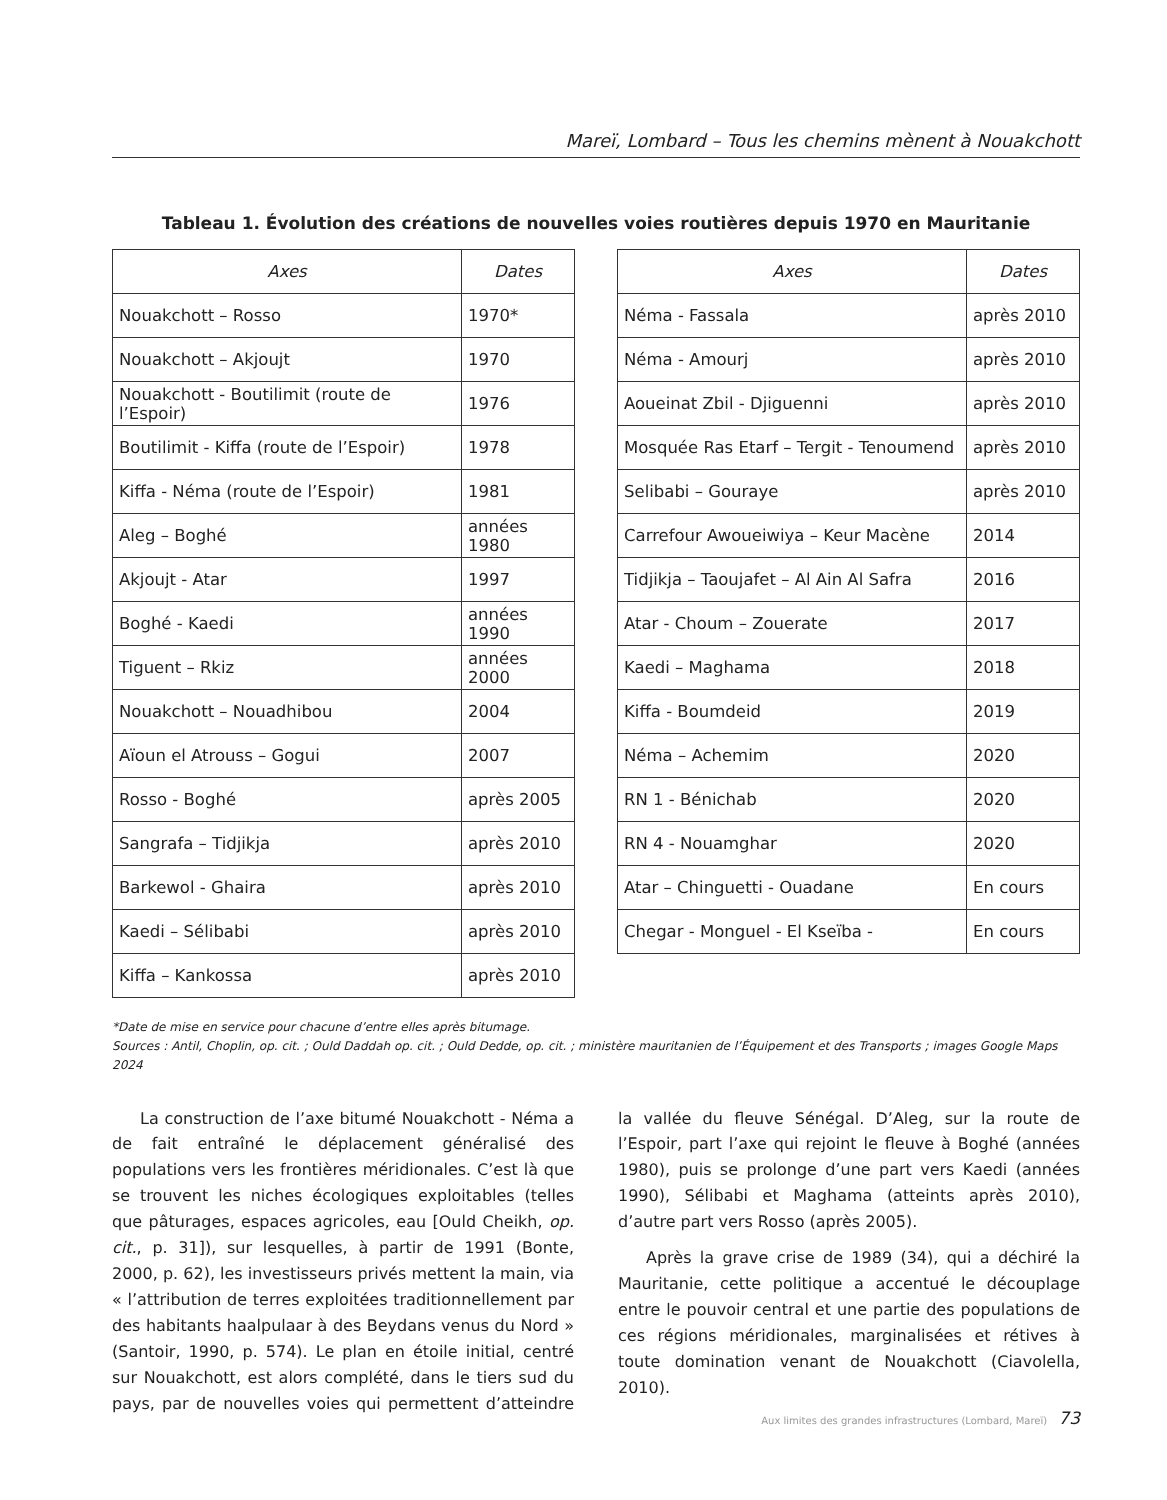Mareï, Lombard – Tous les chemins mènent à Nouakchott
Tableau 1. Évolution des créations de nouvelles voies routières depuis 1970 en Mauritanie
| Axes | Dates |
| --- | --- |
| Nouakchott – Rosso | 1970* |
| Nouakchott – Akjoujt | 1970 |
| Nouakchott - Boutilimit (route de l’Espoir) | 1976 |
| Boutilimit - Kiffa (route de l’Espoir) | 1978 |
| Kiffa - Néma (route de l’Espoir) | 1981 |
| Aleg – Boghé | années 1980 |
| Akjoujt - Atar | 1997 |
| Boghé - Kaedi | années 1990 |
| Tiguent – Rkiz | années 2000 |
| Nouakchott – Nouadhibou | 2004 |
| Aïoun el Atrouss – Gogui | 2007 |
| Rosso - Boghé | après 2005 |
| Sangrafa – Tidjikja | après 2010 |
| Barkewol - Ghaira | après 2010 |
| Kaedi – Sélibabi | après 2010 |
| Kiffa – Kankossa | après 2010 |
| Axes | Dates |
| --- | --- |
| Néma - Fassala | après 2010 |
| Néma - Amourj | après 2010 |
| Aoueinat Zbil - Djiguenni | après 2010 |
| Mosquée Ras Etarf – Tergit - Tenoumend | après 2010 |
| Selibabi – Gouraye | après 2010 |
| Carrefour Awoueiwiya – Keur Macène | 2014 |
| Tidjikja – Taoujafet – Al Ain Al Safra | 2016 |
| Atar - Choum – Zouerate | 2017 |
| Kaedi – Maghama | 2018 |
| Kiffa - Boumdeid | 2019 |
| Néma – Achemim | 2020 |
| RN 1 - Bénichab | 2020 |
| RN 4 - Nouamghar | 2020 |
| Atar – Chinguetti - Ouadane | En cours |
| Chegar - Monguel - El Kseïba - | En cours |
*Date de mise en service pour chacune d’entre elles après bitumage.
Sources : Antil, Choplin, op. cit. ; Ould Daddah op. cit. ; Ould Dedde, op. cit. ; ministère mauritanien de l’Équipement et des Transports ; images Google Maps 2024
La construction de l’axe bitumé Nouakchott - Néma a de fait entraîné le déplacement généralisé des populations vers les frontières méridionales. C’est là que se trouvent les niches écologiques exploitables (telles que pâturages, espaces agricoles, eau [Ould Cheikh, op. cit., p. 31]), sur lesquelles, à partir de 1991 (Bonte, 2000, p. 62), les investisseurs privés mettent la main, via « l’attribution de terres exploitées traditionnellement par des habitants haalpulaar à des Beydans venus du Nord » (Santoir, 1990, p. 574). Le plan en étoile initial, centré sur Nouakchott, est alors complété, dans le tiers sud du pays, par de nouvelles voies qui permettent d’atteindre la vallée du fleuve Sénégal. D’Aleg, sur la route de l’Espoir, part l’axe qui rejoint le fleuve à Boghé (années 1980), puis se prolonge d’une part vers Kaedi (années 1990), Sélibabi et Maghama (atteints après 2010), d’autre part vers Rosso (après 2005).
Après la grave crise de 1989 (34), qui a déchiré la Mauritanie, cette politique a accentué le découplage entre le pouvoir central et une partie des populations de ces régions méridionales, marginalisées et rétives à toute domination venant de Nouakchott (Ciavolella, 2010).
Aux limites des grandes infrastructures (Lombard, Mareï) 73